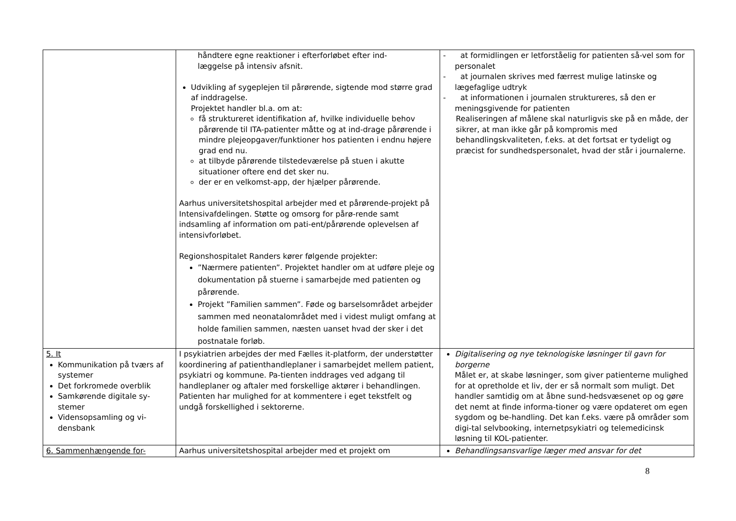| | håndtere egne reaktioner i efterforløbet efter ind- læggelse på intensiv afsnit. Udvikling af sygeplejen til pårørende, sigtende mod større grad af inddragelse. Projektet handler bl.a. om at: få struktureret identifikation af, hvilke individuelle behov pårørende til ITA-patienter måtte og at ind-drage pårørende i mindre plejeopgaver/funktioner hos patienten i endnu højere grad end nu. at tilbyde pårørende tilstedeværelse på stuen i akutte situationer oftere end det sker nu. der er en velkomst-app, der hjælper pårørende. Aarhus universitetshospital arbejder med et pårørende-projekt på Intensivafdelingen. Støtte og omsorg for pårø-rende samt indsamling af information om pati-ent/pårørende oplevelsen af intensivforløbet. Regionshospitalet Randers kører følgende projekter: ”Nærmere patienten”. Projektet handler om at udføre pleje og dokumentation på stuerne i samarbejde med patienten og pårørende. Projekt ”Familien sammen”. Føde og barselsområdet arbejder sammen med neonatalområdet med i videst muligt omfang at holde familien sammen, næsten uanset hvad der sker i det postnatale forløb. | - at formidlingen er letforståelig for patienten så-vel som for personalet - at journalen skrives med færrest mulige latinske og lægefaglige udtryk - at informationen i journalen struktureres, så den er meningsgivende for patienten Realiseringen af målene skal naturligvis ske på en måde, der sikrer, at man ikke går på kompromis med behandlingskvaliteten, f.eks. at det fortsat er tydeligt og præcist for sundhedspersonalet, hvad der står i journalerne. |
| 5. It Kommunikation på tværs af systemer Det forkromede overblik Samkørende digitale sy-stemer Vidensopsamling og vi-densbank | I psykiatrien arbejdes der med Fælles it-platform, der understøtter koordinering af patienthandleplaner i samarbejdet mellem patient, psykiatri og kommune. Pa-tienten inddrages ved adgang til handleplaner og aftaler med forskellige aktører i behandlingen. Patienten har mulighed for at kommentere i eget tekstfelt og undgå forskellighed i sektorerne. | Digitalisering og nye teknologiske løsninger til gavn for borgerne Målet er, at skabe løsninger, som giver patienterne mulighed for at opretholde et liv, der er så normalt som muligt. Det handler samtidig om at åbne sund-hedsvæsenet op og gøre det nemt at finde informa-tioner og være opdateret om egen sygdom og be-handling. Det kan f.eks. være på områder som digi-tal selvbooking, internetpsykiatri og telemedicinsk løsning til KOL-patienter. |
| 6. Sammenhængende for- | Aarhus universitetshospital arbejder med et projekt om | Behandlingsansvarlige læger med ansvar for det |
8